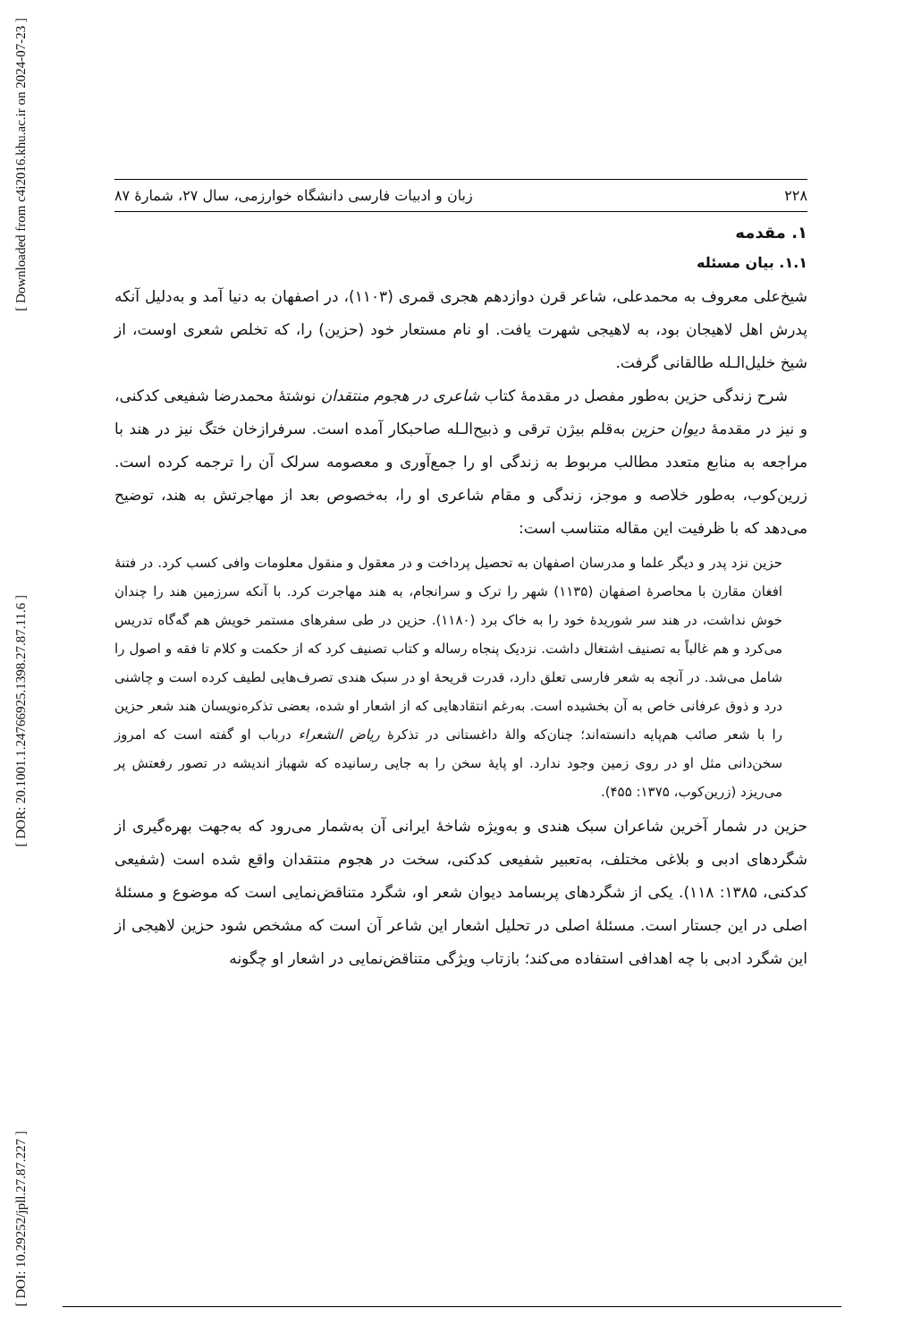[ Downloaded from c4i2016.khu.ac.ir on 2024-07-23 ]
[ DOR: 20.1001.1.24766925.1398.27.87.11.6 ]
[ DOI: 10.29252/jpll.27.87.227 ]
۲۲۸ زبان و ادبیات فارسی دانشگاه خوارزمی، سال ۲۷، شمارهٔ ۸۷
۱. مقدمه
۱.۱. بیان مسئله
شیخ‌علی معروف به محمدعلی، شاعر قرن دوازدهم هجری قمری (۱۱۰۳)، در اصفهان به دنیا آمد و به‌دلیل آنکه پدرش اهل لاهیجان بود، به لاهیجی شهرت یافت. او نام مستعار خود (حزین) را، که تخلص شعری اوست، از شیخ خلیل‌الـله طالقانی گرفت.
شرح زندگی حزین به‌طور مفصل در مقدمهٔ کتاب شاعری در هجوم منتقدان نوشتهٔ محمدرضا شفیعی کدکنی، و نیز در مقدمهٔ دیوان حزین به‌قلم بیژن ترقی و ذبیح‌الـله صاحبکار آمده است. سرفرازخان ختگ نیز در هند با مراجعه به منابع متعدد مطالب مربوط به زندگی او را جمع‌آوری و معصومه سرلک آن را ترجمه کرده است. زرین‌کوب، به‌طور خلاصه و موجز، زندگی و مقام شاعری او را، به‌خصوص بعد از مهاجرتش به هند، توضیح می‌دهد که با ظرفیت این مقاله متناسب است:
حزین نزد پدر و دیگر علما و مدرسان اصفهان به تحصیل پرداخت و در معقول و منقول معلومات وافی کسب کرد. در فتنهٔ افغان مقارن با محاصرهٔ اصفهان (۱۱۳۵) شهر را ترک و سرانجام، به هند مهاجرت کرد. با آنکه سرزمین هند را چندان خوش نداشت، در هند سر شوریدهٔ خود را به خاک برد (۱۱۸۰). حزین در طی سفرهای مستمر خویش هم گه‌گاه تدریس می‌کرد و هم غالباً به تصنیف اشتغال داشت. نزدیک پنجاه رساله و کتاب تصنیف کرد که از حکمت و کلام تا فقه و اصول را شامل می‌شد. در آنچه به شعر فارسی تعلق دارد، قدرت قریحهٔ او در سبک هندی تصرف‌هایی لطیف کرده است و چاشنی درد و ذوق عرفانی خاص به آن بخشیده است. به‌رغم انتقادهایی که از اشعار او شده، بعضی تذکره‌نویسان هند شعر حزین را با شعر صائب هم‌پایه دانسته‌اند؛ چنان‌که والهٔ داغستانی در تذکرهٔ ریاض الشعراء درباب او گفته است که امروز سخن‌دانی مثل او در روی زمین وجود ندارد. او پایهٔ سخن را به جایی رسانیده که شهباز اندیشه در تصور رفعتش پر می‌ریزد (زرین‌کوب، ۱۳۷۵: ۴۵۵).
حزین در شمار آخرین شاعران سبک هندی و به‌ویژه شاخهٔ ایرانی آن به‌شمار می‌رود که به‌جهت بهره‌گیری از شگردهای ادبی و بلاغی مختلف، به‌تعبیر شفیعی کدکنی، سخت در هجوم منتقدان واقع شده است (شفیعی کدکنی، ۱۳۸۵: ۱۱۸). یکی از شگردهای پربسامد دیوان شعر او، شگرد متناقض‌نمایی است که موضوع و مسئلهٔ اصلی در این جستار است. مسئلهٔ اصلی در تحلیل اشعار این شاعر آن است که مشخص شود حزین لاهیجی از این شگرد ادبی با چه اهدافی استفاده می‌کند؛ بازتاب ویژگی متناقض‌نمایی در اشعار او چگونه